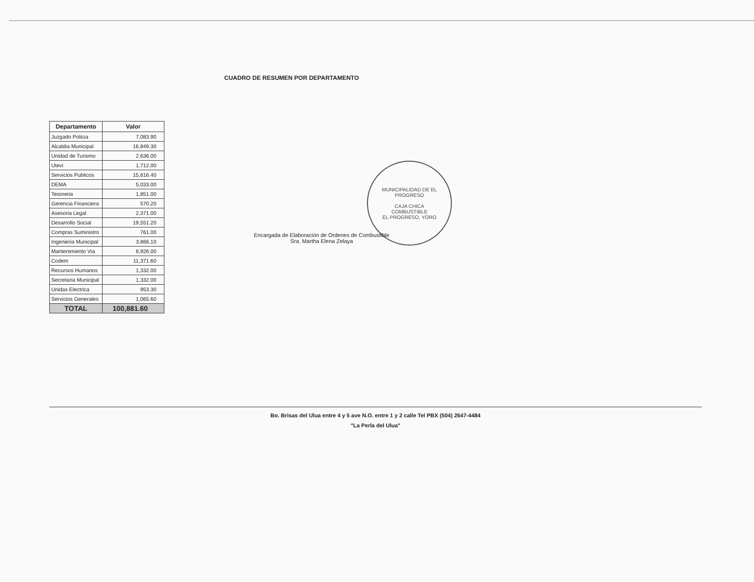CUADRO DE RESUMEN POR DEPARTAMENTO
| Departamento | Valor |
| --- | --- |
| Juzgado Policia | 7,083.90 |
| Alcaldia Municipal | 16,849.30 |
| Unidad de Turismo | 2,636.00 |
| Utevi | 1,712.00 |
| Servicios Publicos | 15,616.40 |
| DEMA | 5,033.00 |
| Tesoreria | 1,851.00 |
| Gerencia Financiera | 570.20 |
| Asesoria Legal | 2,371.00 |
| Desarrollo Social | 19,551.20 |
| Compras Suministro | 761.00 |
| Ingenieria Municipal | 3,866.10 |
| Mantenimiento Via | 6,926.00 |
| Codem | 11,371.60 |
| Recursos Humanos | 1,332.00 |
| Secretaria Municipal | 1,332.00 |
| Unidas Electrica | 953.30 |
| Servicios Generales | 1,065.60 |
| TOTAL | 100,881.60 |
MUNICIPALIDAD DE EL PROGRESO
CAJA CHICA
COMBUSTIBLE
EL PROGRESO, YORO
Encargada de Elaboración de Ordenes de Combustible
Sra. Martha Elena Zelaya
Bo. Brisas del Ulua entre 4 y 5 ave N.O. entre 1 y 2 calle Tel PBX (504) 2647-4484
"La Perla del Ulua"